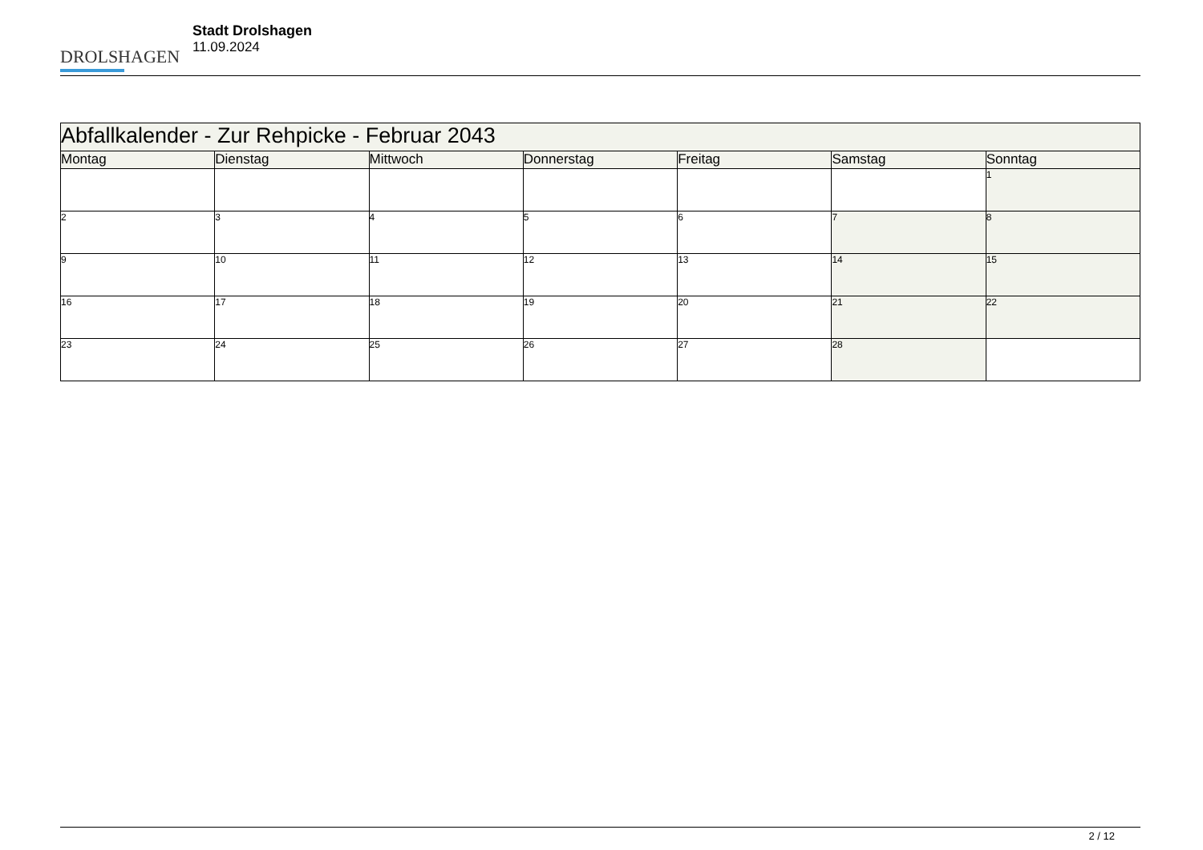DROLSHAGEN
Stadt Drolshagen
11.09.2024
| Abfallkalender - Zur Rehpicke - Februar 2043 | | | | | | |
| Montag | Dienstag | Mittwoch | Donnerstag | Freitag | Samstag | Sonntag |
| | | | | | | 1 |
| 2 | 3 | 4 | 5 | 6 | 7 | 8 |
| 9 | 10 | 11 | 12 | 13 | 14 | 15 |
| 16 | 17 | 18 | 19 | 20 | 21 | 22 |
| 23 | 24 | 25 | 26 | 27 | 28 | |
2 / 12